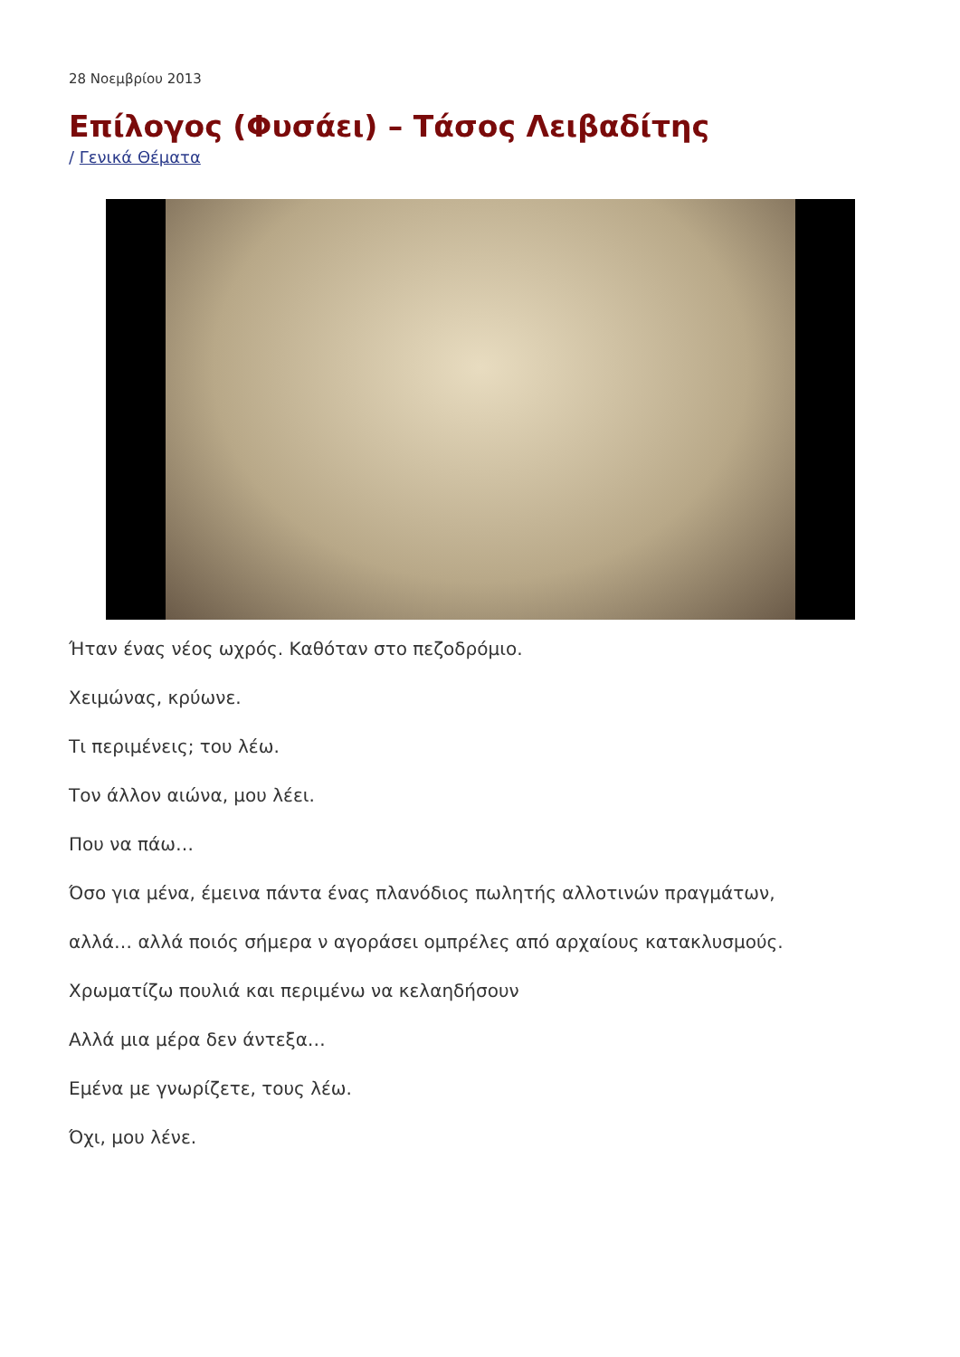28 Νοεμβρίου 2013
Επίλογος (Φυσάει) – Τάσος Λειβαδίτης
/ Γενικά Θέματα
Ήταν ένας νέος ωχρός. Καθόταν στο πεζοδρόμιο.
Χειμώνας, κρύωνε.
Τι περιμένεις; του λέω.
Τον άλλον αιώνα, μου λέει.
Που να πάω…
Όσο για μένα, έμεινα πάντα ένας πλανόδιος πωλητής αλλοτινών πραγμάτων,
αλλά… αλλά ποιός σήμερα ν αγοράσει ομπρέλες από αρχαίους κατακλυσμούς.
Χρωματίζω πουλιά και περιμένω να κελαηδήσουν
Αλλά μια μέρα δεν άντεξα…
Εμένα με γνωρίζετε, τους λέω.
Όχι, μου λένε.